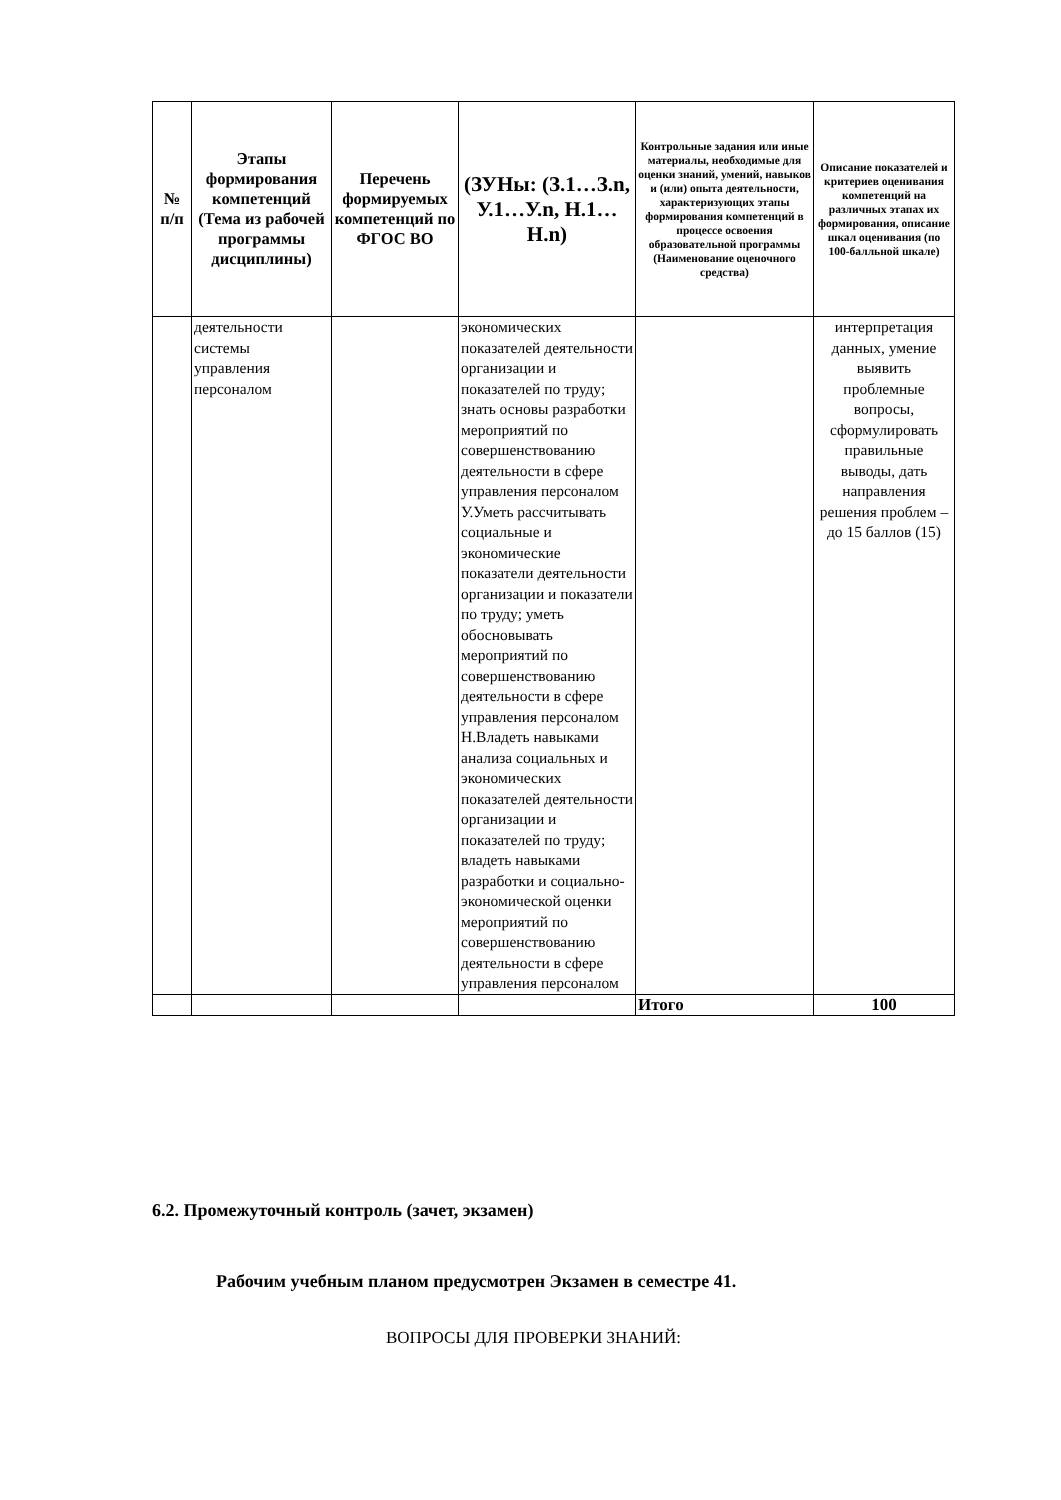| № п/п | Этапы формирования компетенций (Тема из рабочей программы дисциплины) | Перечень формируемых компетенций по ФГОС ВО | (ЗУНы: (З.1…З.n, У.1…У.n, Н.1…Н.n) | Контрольные задания или иные материалы, необходимые для оценки знаний, умений, навыков и (или) опыта деятельности, характеризующих этапы формирования компетенций в процессе освоения образовательной программы (Наименование оценочного средства) | Описание показателей и критериев оценивания компетенций на различных этапах их формирования, описание шкал оценивания (по 100-балльной шкале) |
| --- | --- | --- | --- | --- | --- |
| | деятельности системы управления персоналом | | экономических показателей деятельности организации и показателей по труду; знать основы разработки мероприятий по совершенствованию деятельности в сфере управления персоналом У.Уметь рассчитывать социальные и экономические показатели деятельности организации и показатели по труду; уметь обосновывать мероприятий по совершенствованию деятельности в сфере управления персоналом Н.Владеть навыками анализа социальных и экономических показателей деятельности организации и показателей по труду; владеть навыками разработки и социально-экономической оценки мероприятий по совершенствованию деятельности в сфере управления персоналом | | интерпретация данных, умение выявить проблемные вопросы, сформулировать правильные выводы, дать направления решения проблем – до 15 баллов (15) |
| | | | | Итого | 100 |
6.2. Промежуточный контроль (зачет, экзамен)
Рабочим учебным планом предусмотрен Экзамен в семестре 41.
ВОПРОСЫ ДЛЯ ПРОВЕРКИ ЗНАНИЙ: